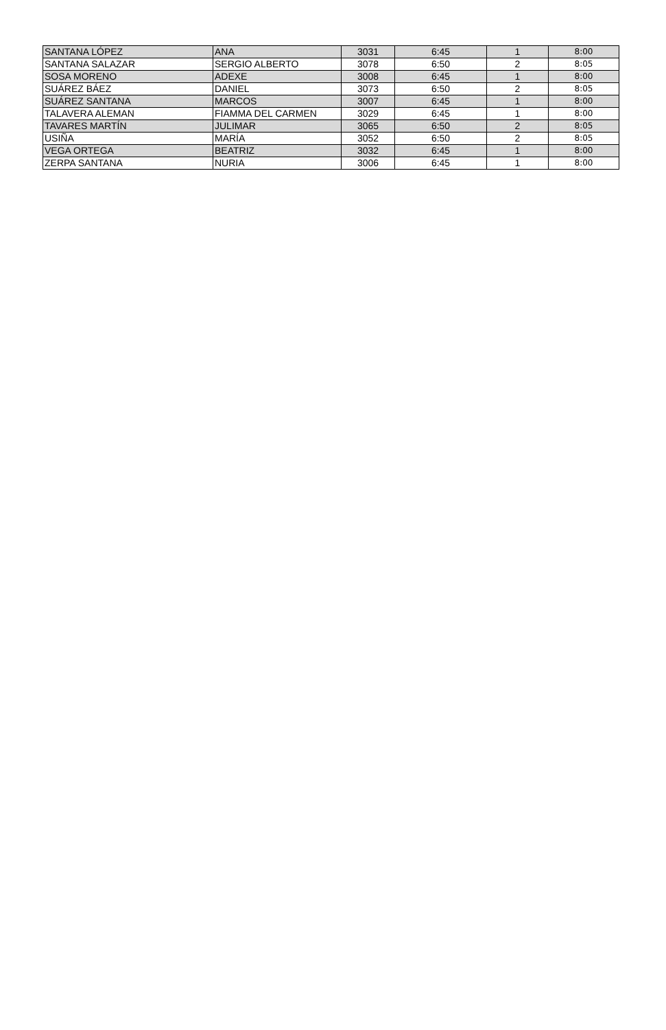| SANTANA LÓPEZ | ANA | 3031 | 6:45 | 1 | 8:00 |
| SANTANA SALAZAR | SERGIO ALBERTO | 3078 | 6:50 | 2 | 8:05 |
| SOSA MORENO | ADEXE | 3008 | 6:45 | 1 | 8:00 |
| SUÁREZ BÁEZ | DANIEL | 3073 | 6:50 | 2 | 8:05 |
| SUÁREZ SANTANA | MARCOS | 3007 | 6:45 | 1 | 8:00 |
| TALAVERA ALEMAN | FIAMMA DEL CARMEN | 3029 | 6:45 | 1 | 8:00 |
| TAVARES MARTÍN | JULIMAR | 3065 | 6:50 | 2 | 8:05 |
| USIÑA | MARÍA | 3052 | 6:50 | 2 | 8:05 |
| VEGA ORTEGA | BEATRIZ | 3032 | 6:45 | 1 | 8:00 |
| ZERPA SANTANA | NURIA | 3006 | 6:45 | 1 | 8:00 |